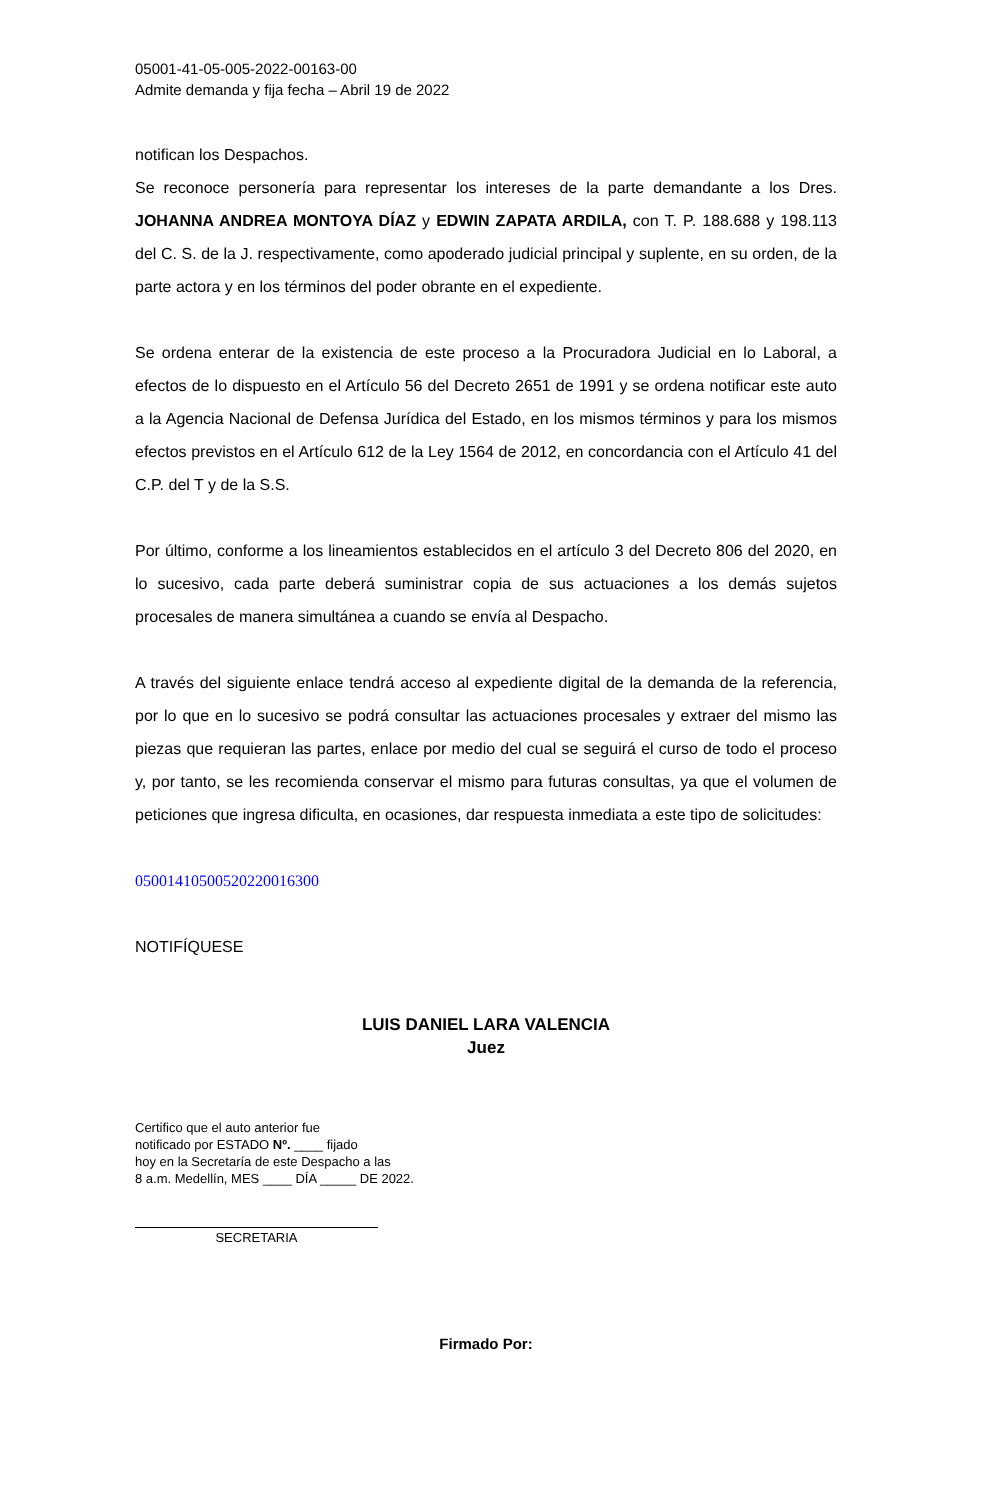05001-41-05-005-2022-00163-00
Admite demanda y fija fecha – Abril 19 de 2022
notifican los Despachos.
Se reconoce personería para representar los intereses de la parte demandante a los Dres. JOHANNA ANDREA MONTOYA DÍAZ y EDWIN ZAPATA ARDILA, con T. P. 188.688 y 198.113 del C. S. de la J. respectivamente, como apoderado judicial principal y suplente, en su orden, de la parte actora y en los términos del poder obrante en el expediente.
Se ordena enterar de la existencia de este proceso a la Procuradora Judicial en lo Laboral, a efectos de lo dispuesto en el Artículo 56 del Decreto 2651 de 1991 y se ordena notificar este auto a la Agencia Nacional de Defensa Jurídica del Estado, en los mismos términos y para los mismos efectos previstos en el Artículo 612 de la Ley 1564 de 2012, en concordancia con el Artículo 41 del C.P. del T y de la S.S.
Por último, conforme a los lineamientos establecidos en el artículo 3 del Decreto 806 del 2020, en lo sucesivo, cada parte deberá suministrar copia de sus actuaciones a los demás sujetos procesales de manera simultánea a cuando se envía al Despacho.
A través del siguiente enlace tendrá acceso al expediente digital de la demanda de la referencia, por lo que en lo sucesivo se podrá consultar las actuaciones procesales y extraer del mismo las piezas que requieran las partes, enlace por medio del cual se seguirá el curso de todo el proceso y, por tanto, se les recomienda conservar el mismo para futuras consultas, ya que el volumen de peticiones que ingresa dificulta, en ocasiones, dar respuesta inmediata a este tipo de solicitudes:
05001410500520220016300
NOTIFÍQUESE
LUIS DANIEL LARA VALENCIA
Juez
Certifico que el auto anterior fue
notificado por ESTADO Nº. ____ fijado
hoy en la Secretaría de este Despacho a las
8 a.m. Medellín, MES ____ DÍA _____ DE 2022.
SECRETARIA
Firmado Por: